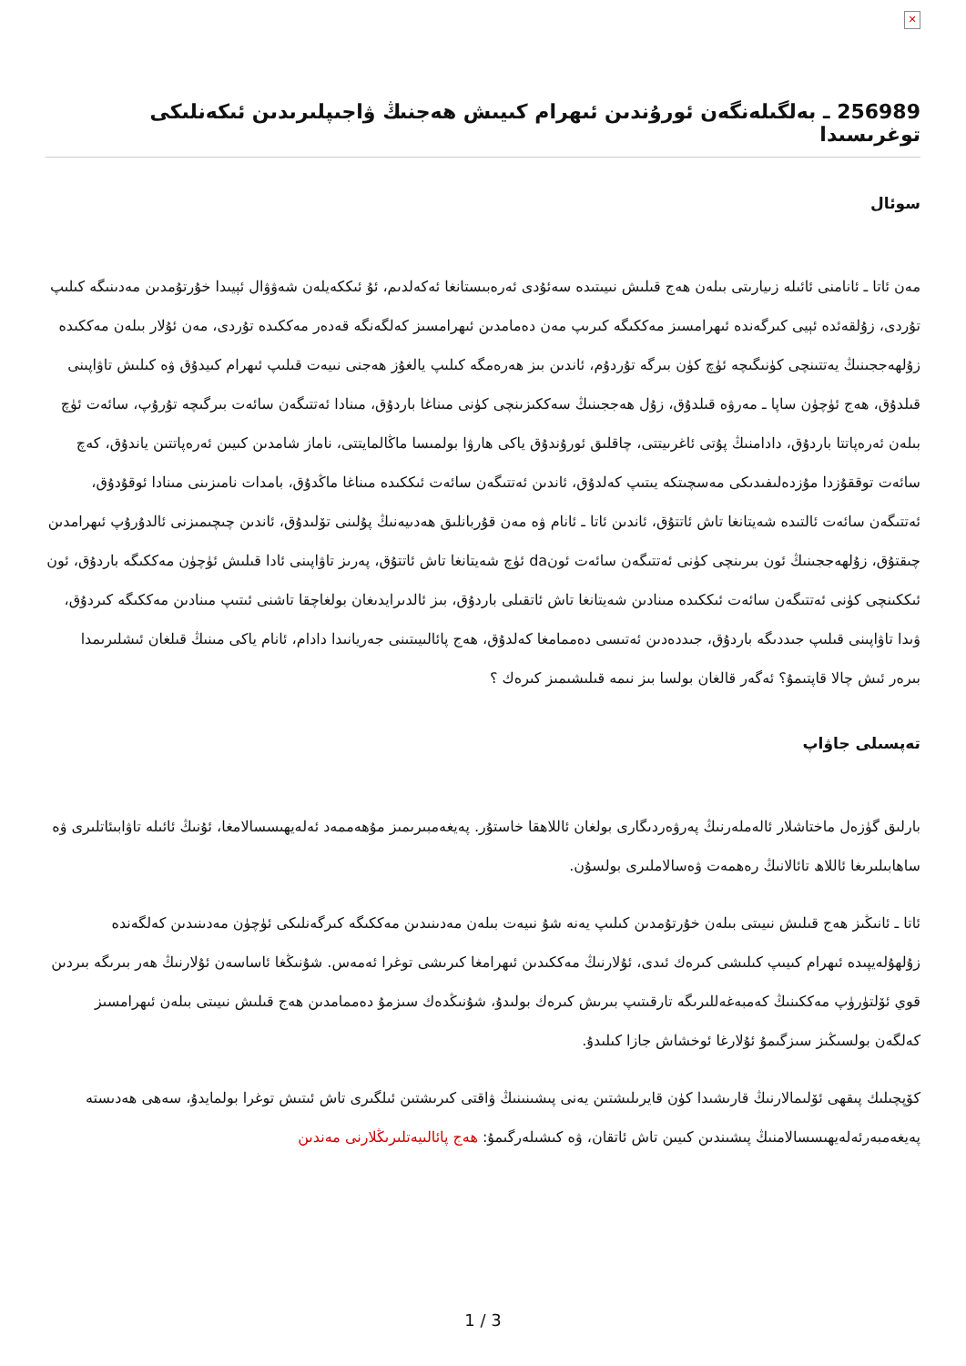✕
256989 ـ بەلگىلەنگەن ئورۇندىن ئىھرام كىيىش ھەجنىڭ ۋاجىپلىرىدىن ئىكەنلىكى توغرىسىدا
سوئال
مەن ئاتا ـ ئانامنى ئائىلە زىيارىتى بىلەن ھەج قىلىش نىيىتىدە سەئۇدى ئەرەبىستانغا ئەكەلدىم، ئۇ ئىككەيلەن شەۋۋال ئېيىدا خۇرتۇمدىن مەدىنىگە كىلىپ تۇردى، زۇلقەئدە ئېيى كىرگەندە ئىھرامسىز مەككىگە كىرىپ مەن دەمامدىن ئىھرامسىز كەلگەنگە قەدەر مەككىدە تۇردى، مەن ئۇلار بىلەن مەككىدە زۇلھەججىنىڭ يەتتىنچى كۈنىگىچە ئۈچ كۈن بىرگە تۇردۇم، ئاندىن بىز ھەرەمگە كىلىپ يالغۇز ھەجنى نىيەت قىلىپ ئىھرام كىيدۇق ۋە كىلىش تاۋاپىنى قىلدۇق، ھەج ئۈچۈن ساپا ـ مەرۋە قىلدۇق، زۇل ھەججىنىڭ سەككىزىنچى كۈنى مىناغا باردۇق، مىنادا ئەتتىگەن سائەت بىرگىچە تۇرۇپ، سائەت ئۈچ بىلەن ئەرەپاتتا باردۇق، دادامنىڭ پۇتى ئاغرىيتتى، چاقلىق ئورۇندۇق ياكى ھارۋا بولمىسا ماڭالمايتتى، ناماز شامدىن كىيىن ئەرەپاتتىن ياندۇق، كەچ سائەت توققۇزدا مۇزدەلىفىدىكى مەسچىتكە يىتىپ كەلدۇق، ئاندىن ئەتتىگەن سائەت ئىككىدە مىناغا ماڭدۇق، بامدات نامىزىنى مىنادا ئوقۇدۇق، ئەتتىگەن سائەت ئالتىدە شەيتانغا تاش ئاتتۇق، ئاندىن ئاتا ـ ئانام ۋە مەن قۇربانلىق ھەدىيەنىڭ پۇلىنى تۆلىدۇق، ئاندىن چىچىمىزنى ئالدۇرۇپ ئىھرامدىن چىقتۇق، زۇلھەججىنىڭ ئون بىرىنچى كۈنى ئەتتىگەن سائەت ئونda ئۈچ شەيتانغا تاش ئاتتۇق، پەرىز تاۋاپىنى ئادا قىلىش ئۈچۈن مەككىگە باردۇق، ئون ئىككىنچى كۈنى ئەتتىگەن سائەت ئىككىدە مىنادىن شەيتانغا تاش ئاتقىلى باردۇق، بىز ئالدىرايدىغان بولغاچقا تاشنى ئىتىپ مىنادىن مەككىگە كىردۇق، ۋىدا تاۋاپىنى قىلىپ جىددىگە باردۇق، جىددەدىن ئەتىسى دەممامغا كەلدۇق، ھەج پائالىيىتىنى جەريانىدا دادام، ئانام ياكى مىنىڭ قىلغان ئىشلىرىمدا بىرەر ئىش چالا قاپتىمۇ؟ ئەگەر قالغان بولسا بىز نىمە قىلىشىمىز كىرەك ؟
تەپسىلى جاۋاپ
بارلىق گۈزەل ماختاشلار ئالەملەرنىڭ پەرۋەردىگارى بولغان ئاللاھقا خاستۇر. پەيغەمبىرىمىز مۇھەممەد ئەلەيھىسسالامغا، ئۇنىڭ ئائىلە تاۋابىئاتلىرى ۋە ساھابىلىرىغا ئاللاھ تائالانىڭ رەھمەت ۋەسالاملىرى بولسۇن.
ئاتا ـ ئانىڭىز ھەج قىلىش نىيىتى بىلەن خۇرتۇمدىن كىلىپ يەنە شۇ نىيەت بىلەن مەدىنىدىن مەككىگە كىرگەنلىكى ئۈچۈن مەدىنىدىن كەلگەندە زۇلھۇلەيپىدە ئىھرام كىيىپ كىلىشى كىرەك ئىدى، ئۇلارنىڭ مەككىدىن ئىھرامغا كىرىشى توغرا ئەمەس. شۇنىڭغا ئاساسەن ئۇلارنىڭ ھەر بىرىگە بىردىن قوي ئۆلتۈرۈپ مەككىنىڭ كەمبەغەللىرىگە تارقىتىپ بىرىش كىرەك بولىدۇ، شۇنىڭدەك سىزمۇ دەممامدىن ھەج قىلىش نىيىتى بىلەن ئىھرامسىز كەلگەن بولسىڭىز سىزگىمۇ ئۇلارغا ئوخشاش جازا كىلىدۇ.
كۆپچىلىك پىقھى ئۆلىمالارنىڭ قارىشىدا كۈن قايرىلىشتىن يەنى پىشىنىنىڭ ۋاقتى كىرىشتىن ئىلگىرى تاش ئىتىش توغرا بولمايدۇ، سەھى ھەدىستە پەيغەمبەرئەلەيھىسسالامنىڭ پىشىندىن كىيىن تاش ئاتقان، ۋە كىشىلەرگىمۇ: ھەج پائالىيەتلىرىڭلارنى مەندىن
3 / 1